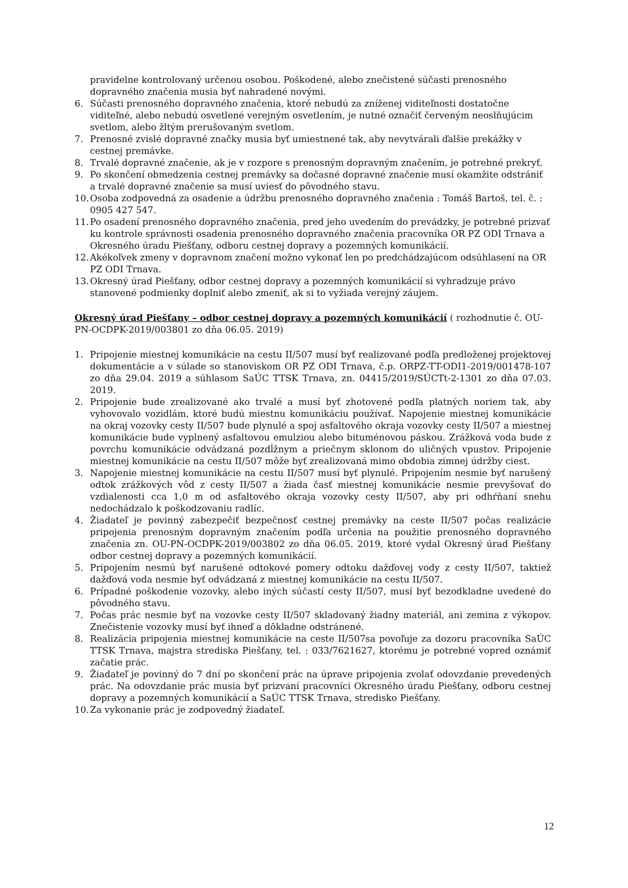pravidelne kontrolovaný určenou osobou. Poškodené, alebo znečistené súčasti prenosného dopravného značenia musia byť nahradené novými.
6. Súčasti prenosného dopravného značenia, ktoré nebudú za zníženej viditeľnosti dostatočne viditeľné, alebo nebudú osvetlené verejným osvetlením, je nutné označiť červeným neoslňujúcim svetlom, alebo žltým prerušovaným svetlom.
7. Prenosné zvislé dopravné značky musia byť umiestnené tak, aby nevytvárali ďalšie prekážky v cestnej premávke.
8. Trvalé dopravné značenie, ak je v rozpore s prenosným dopravným značením, je potrebné prekryť.
9. Po skončení obmedzenia cestnej premávky sa dočasné dopravné značenie musí okamžite odstrániť a trvalé dopravné značenie sa musí uviesť do pôvodného stavu.
10. Osoba zodpovedná za osadenie a údržbu prenosného dopravného značenia : Tomáš Bartoš, tel. č. : 0905 427 547.
11. Po osadení prenosného dopravného značenia, pred jeho uvedením do prevádzky, je potrebné prizvať ku kontrole správnosti osadenia prenosného dopravného značenia pracovníka OR PZ ODI Trnava a Okresného úradu Piešťany, odboru cestnej dopravy a pozemných komunikácií.
12. Akékoľvek zmeny v dopravnom značení možno vykonať len po predchádzajúcom odsúhlasení na OR PZ ODI Trnava.
13. Okresný úrad Piešťany, odbor cestnej dopravy a pozemných komunikácií si vyhradzuje právo stanovené podmienky doplniť alebo zmeniť, ak si to vyžiada verejný záujem.
Okresný úrad Piešťany – odbor cestnej dopravy a pozemných komunikácií ( rozhodnutie č. OU-PN-OCDPK-2019/003801 zo dňa 06.05. 2019)
1. Pripojenie miestnej komunikácie na cestu II/507 musí byť realizované podľa predloženej projektovej dokumentácie a v súlade so stanoviskom OR PZ ODI Trnava, č.p. ORPZ-TT-ODI1-2019/001478-107 zo dňa 29.04. 2019 a súhlasom SaÚC TTSK Trnava, zn. 04415/2019/SÚCTt-2-1301 zo dňa 07.03. 2019.
2. Pripojenie bude zrealizované ako trvalé a musí byť zhotovené podľa platných noriem tak, aby vyhovovalo vozidlám, ktoré budú miestnu komunikáciu používať. Napojenie miestnej komunikácie na okraj vozovky cesty II/507 bude plynulé a spoj asfaltového okraja vozovky cesty II/507 a miestnej komunikácie bude vyplnený asfaltovou emulziou alebo bituménovou páskou. Zrážková voda bude z povrchu komunikácie odvádzaná pozdĺžnym a priečnym sklonom do uličných vpustov. Pripojenie miestnej komunikácie na cestu II/507 môže byť zrealizovaná mimo obdobia zimnej údržby ciest.
3. Napojenie miestnej komunikácie na cestu II/507 musí byť plynulé. Pripojením nesmie byť narušený odtok zrážkových vôd z cesty II/507 a žiada časť miestnej komunikácie nesmie prevyšovať do vzdialenosti cca 1,0 m od asfaltového okraja vozovky cesty II/507, aby pri odhŕňaní snehu nedochádzalo k poškodzovaniu radlíc.
4. Žiadateľ je povinný zabezpečiť bezpečnosť cestnej premávky na ceste II/507 počas realizácie pripojenia prenosným dopravným značením podľa určenia na použitie prenosného dopravného značenia zn. OU-PN-OCDPK-2019/003802 zo dňa 06.05. 2019, ktoré vydal Okresný úrad Piešťany odbor cestnej dopravy a pozemných komunikácií.
5. Pripojením nesmú byť narušené odtokové pomery odtoku dažďovej vody z cesty II/507, taktiež dažďová voda nesmie byť odvádzaná z miestnej komunikácie na cestu II/507.
6. Prípadné poškodenie vozovky, alebo iných súčastí cesty II/507, musí byť bezodkladne uvedené do pôvodného stavu.
7. Počas prác nesmie byť na vozovke cesty II/507 skladovaný žiadny materiál, ani zemina z výkopov. Znečistenie vozovky musí byť ihneď a dôkladne odstránené.
8. Realizácia pripojenia miestnej komunikácie na ceste II/507sa povoľuje za dozoru pracovníka SaÚC TTSK Trnava, majstra strediska Piešťany, tel. : 033/7621627, ktorému je potrebné vopred oznámiť začatie prác.
9. Žiadateľ je povinný do 7 dní po skončení prác na úprave pripojenia zvolať odovzdanie prevedených prác. Na odovzdanie prác musia byť prizvaní pracovníci Okresného úradu Piešťany, odboru cestnej dopravy a pozemných komunikácií a SaÚC TTSK Trnava, stredisko Piešťany.
10. Za vykonanie prác je zodpovedný žiadateľ.
12